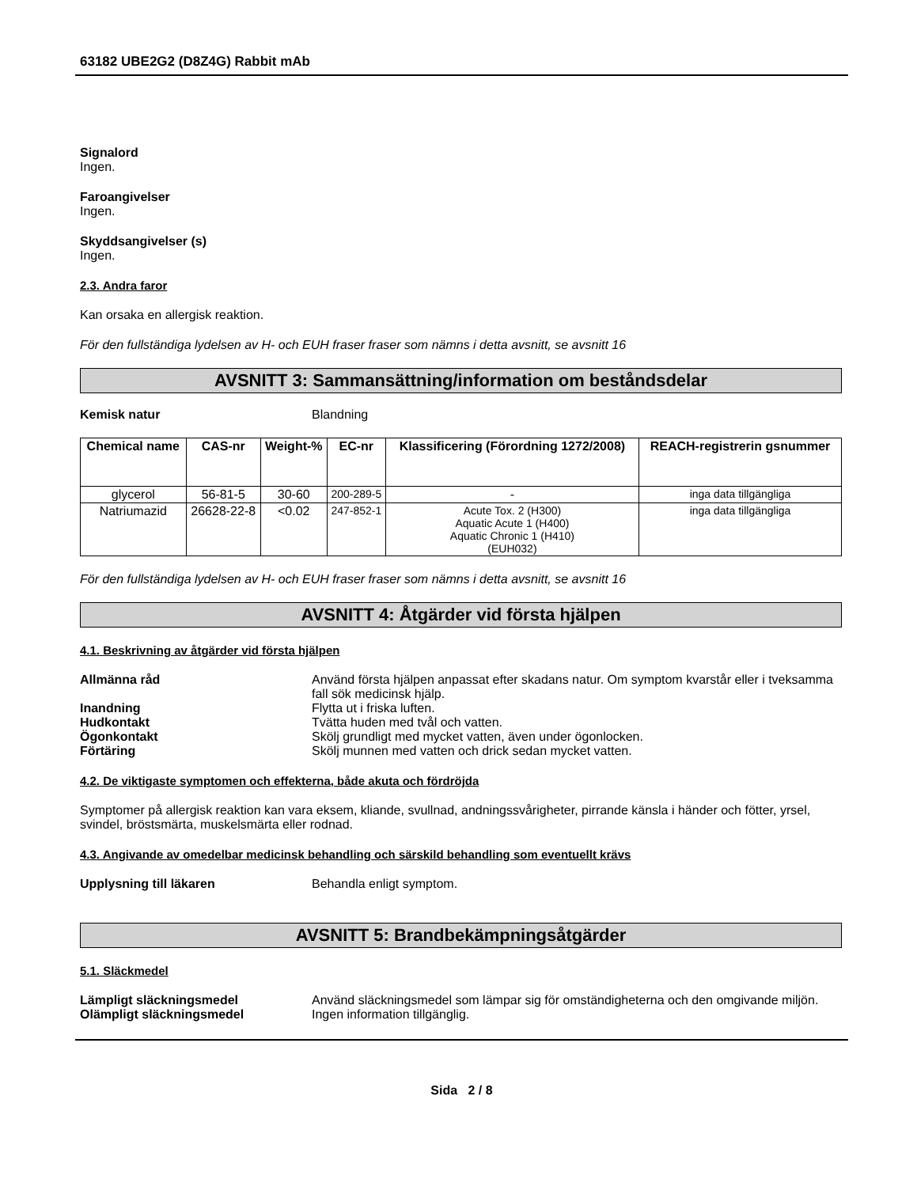63182 UBE2G2 (D8Z4G) Rabbit mAb
Signalord
Ingen.
Faroangivelser
Ingen.
Skyddsangivelser (s)
Ingen.
2.3. Andra faror
Kan orsaka en allergisk reaktion.
För den fullständiga lydelsen av H- och EUH fraser fraser som nämns i detta avsnitt, se avsnitt 16
AVSNITT 3: Sammansättning/information om beståndsdelar
Kemisk natur Blandning
| Chemical name | CAS-nr | Weight-% | EC-nr | Klassificering (Förordning 1272/2008) | REACH-registrerin gsnummer |
| --- | --- | --- | --- | --- | --- |
| glycerol | 56-81-5 | 30-60 | 200-289-5 | - | inga data tillgängliga |
| Natriumazid | 26628-22-8 | <0.02 | 247-852-1 | Acute Tox. 2 (H300) Aquatic Acute 1 (H400) Aquatic Chronic 1 (H410) (EUH032) | inga data tillgängliga |
För den fullständiga lydelsen av H- och EUH fraser fraser som nämns i detta avsnitt, se avsnitt 16
AVSNITT 4: Åtgärder vid första hjälpen
4.1. Beskrivning av åtgärder vid första hjälpen
Allmänna råd Använd första hjälpen anpassat efter skadans natur. Om symptom kvarstår eller i tveksamma fall sök medicinsk hjälp.
Inandning Flytta ut i friska luften.
Hudkontakt Tvätta huden med tvål och vatten.
Ögonkontakt Skölj grundligt med mycket vatten, även under ögonlocken.
Förtäring Skölj munnen med vatten och drick sedan mycket vatten.
4.2. De viktigaste symptomen och effekterna, både akuta och fördröjda
Symptomer på allergisk reaktion kan vara eksem, kliande, svullnad, andningssvårigheter, pirrande känsla i händer och fötter, yrsel, svindel, bröstsmärta, muskelsmärta eller rodnad.
4.3. Angivande av omedelbar medicinsk behandling och särskild behandling som eventuellt krävs
Upplysning till läkaren Behandla enligt symptom.
AVSNITT 5: Brandbekämpningsåtgärder
5.1. Släckmedel
Lämpligt släckningsmedel Använd släckningsmedel som lämpar sig för omständigheterna och den omgivande miljön.
Olämpligt släckningsmedel Ingen information tillgänglig.
Sida 2 / 8